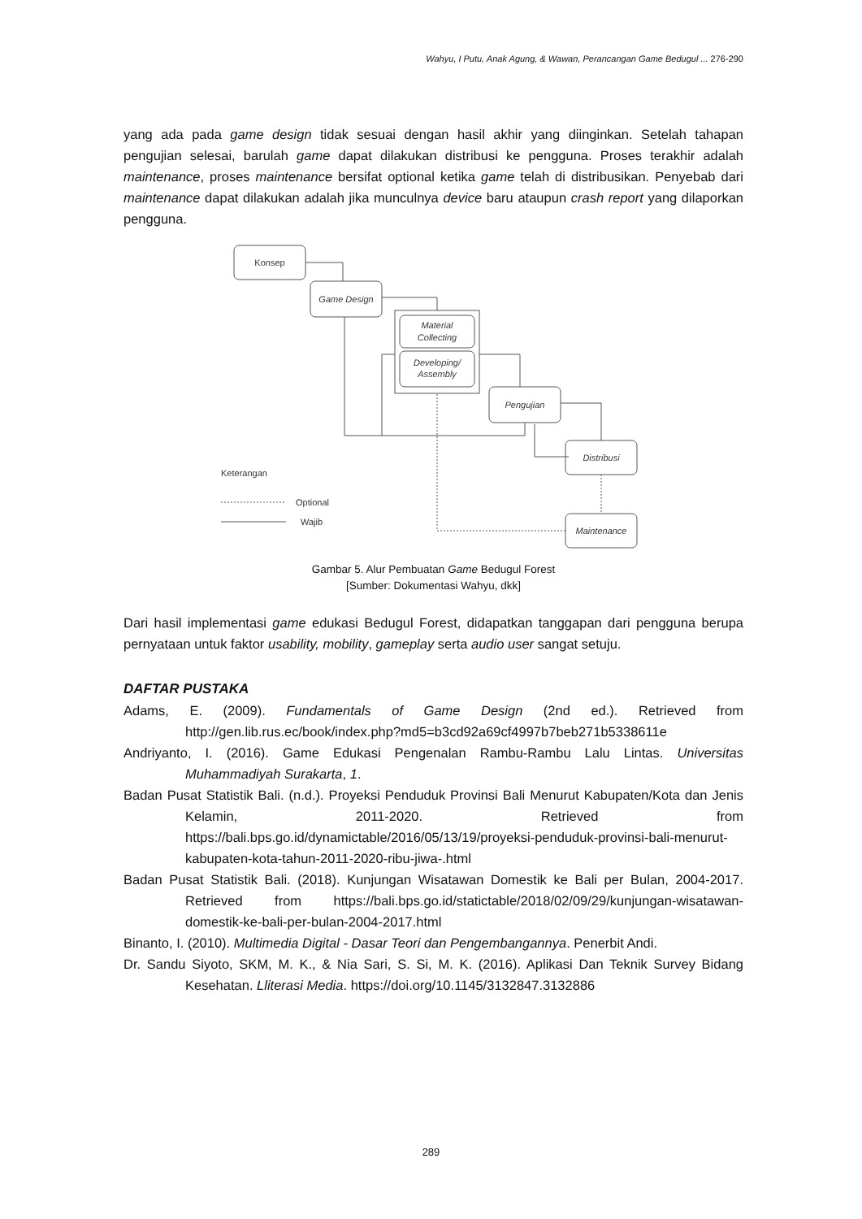Wahyu, I Putu, Anak Agung, & Wawan, Perancangan Game Bedugul ... 276-290
yang ada pada game design tidak sesuai dengan hasil akhir yang diinginkan. Setelah tahapan pengujian selesai, barulah game dapat dilakukan distribusi ke pengguna. Proses terakhir adalah maintenance, proses maintenance bersifat optional ketika game telah di distribusikan. Penyebab dari maintenance dapat dilakukan adalah jika munculnya device baru ataupun crash report yang dilaporkan pengguna.
Konsep
Game Design
Material
Collecting
Developing/
Assembly
Pengujian
Distribusi
Maintenance
Keterangan
Optional
Wajib
Gambar 5. Alur Pembuatan Game Bedugul Forest
[Sumber: Dokumentasi Wahyu, dkk]
Dari hasil implementasi game edukasi Bedugul Forest, didapatkan tanggapan dari pengguna berupa pernyataan untuk faktor usability, mobility, gameplay serta audio user sangat setuju.
DAFTAR PUSTAKA
Adams, E. (2009). Fundamentals of Game Design (2nd ed.). Retrieved from http://gen.lib.rus.ec/book/index.php?md5=b3cd92a69cf4997b7beb271b5338611e
Andriyanto, I. (2016). Game Edukasi Pengenalan Rambu-Rambu Lalu Lintas. Universitas Muhammadiyah Surakarta, 1.
Badan Pusat Statistik Bali. (n.d.). Proyeksi Penduduk Provinsi Bali Menurut Kabupaten/Kota dan Jenis Kelamin, 2011-2020. Retrieved from https://bali.bps.go.id/dynamictable/2016/05/13/19/proyeksi-penduduk-provinsi-bali-menurut-kabupaten-kota-tahun-2011-2020-ribu-jiwa-.html
Badan Pusat Statistik Bali. (2018). Kunjungan Wisatawan Domestik ke Bali per Bulan, 2004-2017. Retrieved from https://bali.bps.go.id/statictable/2018/02/09/29/kunjungan-wisatawan-domestik-ke-bali-per-bulan-2004-2017.html
Binanto, I. (2010). Multimedia Digital - Dasar Teori dan Pengembangannya. Penerbit Andi.
Dr. Sandu Siyoto, SKM, M. K., & Nia Sari, S. Si, M. K. (2016). Aplikasi Dan Teknik Survey Bidang Kesehatan. Lliterasi Media. https://doi.org/10.1145/3132847.3132886
289